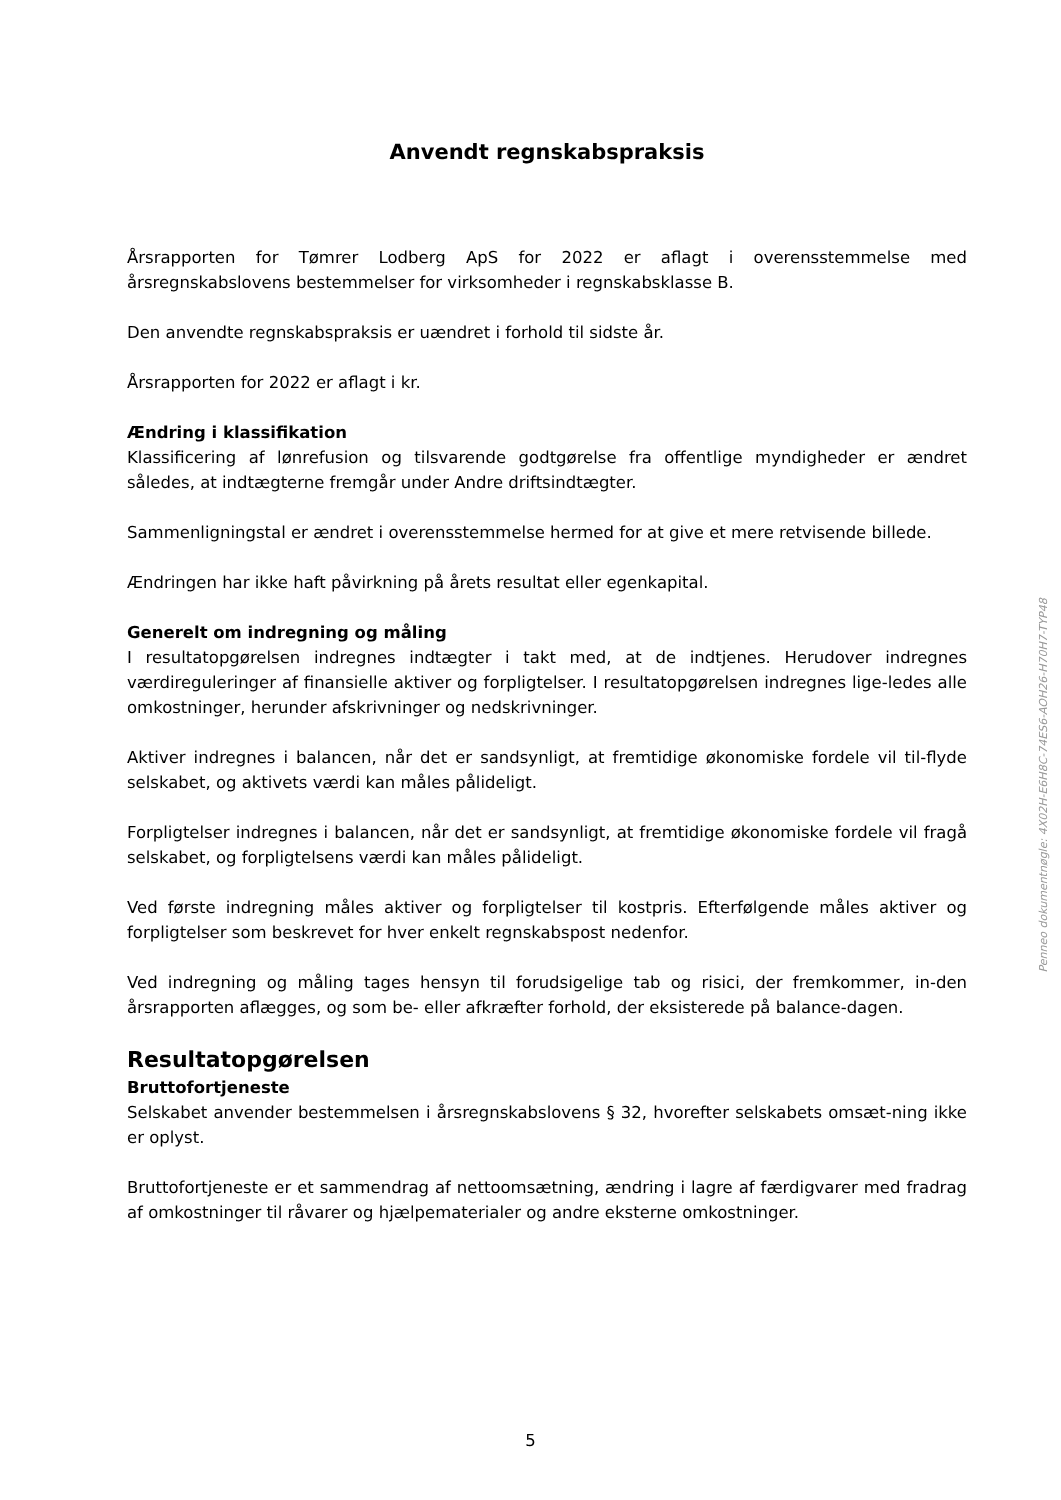Anvendt regnskabspraksis
Årsrapporten for Tømrer Lodberg ApS for 2022 er aflagt i overensstemmelse med årsregnskabslovens bestemmelser for virksomheder i regnskabsklasse B.
Den anvendte regnskabspraksis er uændret i forhold til sidste år.
Årsrapporten for 2022 er aflagt i kr.
Ændring i klassifikation
Klassificering af lønrefusion og tilsvarende godtgørelse fra offentlige myndigheder er ændret således, at indtægterne fremgår under Andre driftsindtægter.
Sammenligningstal er ændret i overensstemmelse hermed for at give et mere retvisende billede.
Ændringen har ikke haft påvirkning på årets resultat eller egenkapital.
Generelt om indregning og måling
I resultatopgørelsen indregnes indtægter i takt med, at de indtjenes. Herudover indregnes værdireguleringer af finansielle aktiver og forpligtelser. I resultatopgørelsen indregnes lige-ledes alle omkostninger, herunder afskrivninger og nedskrivninger.
Aktiver indregnes i balancen, når det er sandsynligt, at fremtidige økonomiske fordele vil til-flyde selskabet, og aktivets værdi kan måles pålideligt.
Forpligtelser indregnes i balancen, når det er sandsynligt, at fremtidige økonomiske fordele vil fragå selskabet, og forpligtelsens værdi kan måles pålideligt.
Ved første indregning måles aktiver og forpligtelser til kostpris. Efterfølgende måles aktiver og forpligtelser som beskrevet for hver enkelt regnskabspost nedenfor.
Ved indregning og måling tages hensyn til forudsigelige tab og risici, der fremkommer, in-den årsrapporten aflægges, og som be- eller afkræfter forhold, der eksisterede på balance-dagen.
Resultatopgørelsen
Bruttofortjeneste
Selskabet anvender bestemmelsen i årsregnskabslovens § 32, hvorefter selskabets omsæt-ning ikke er oplyst.
Bruttofortjeneste er et sammendrag af nettoomsætning, ændring i lagre af færdigvarer med fradrag af omkostninger til råvarer og hjælpematerialer og andre eksterne omkostninger.
5
Penneo dokumentnøgle: 4X02H-E6H8C-74ES6-AOH26-H70H7-TYP48